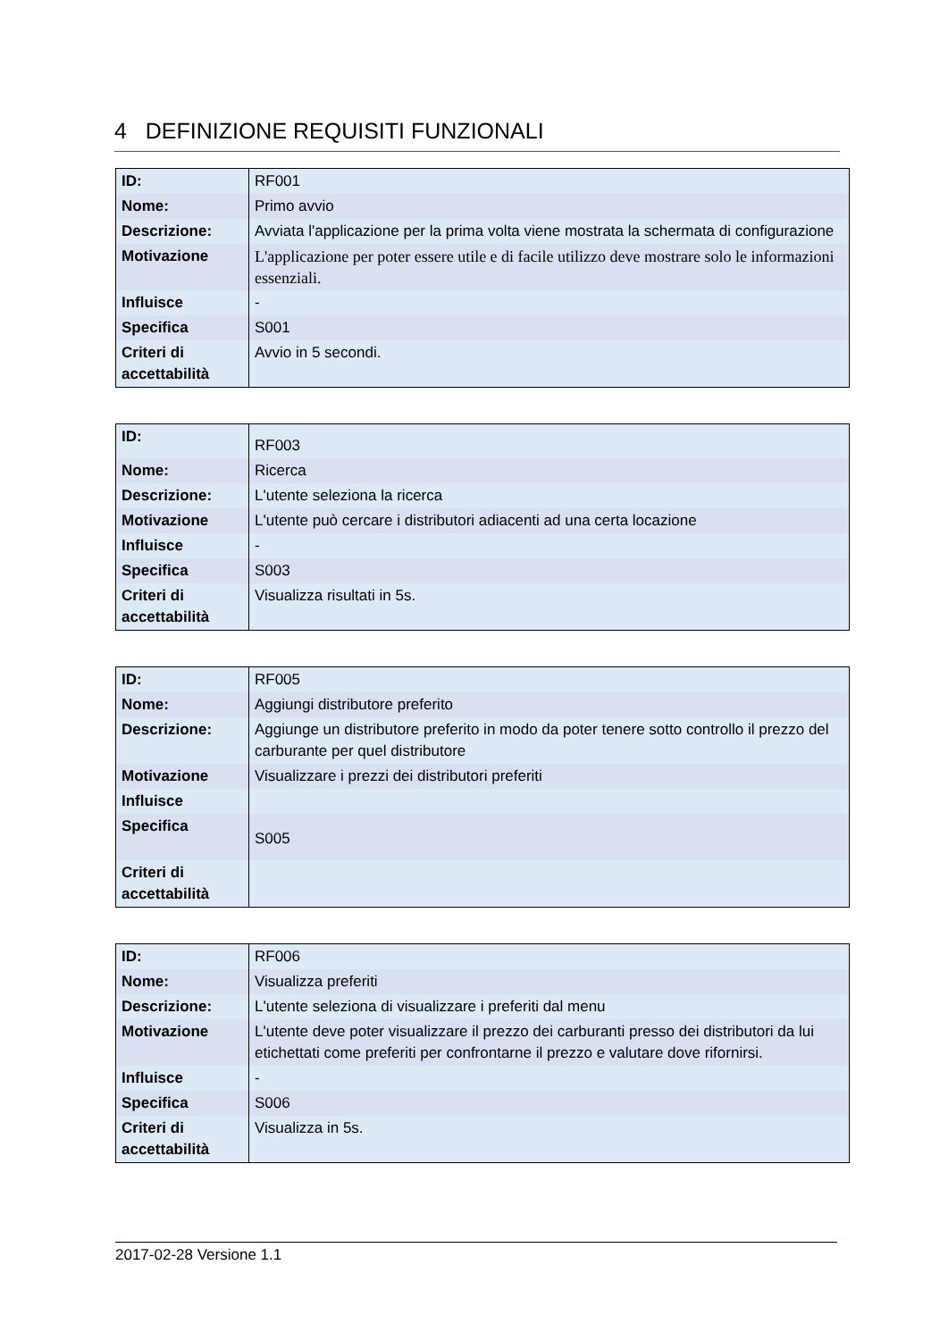4 DEFINIZIONE REQUISITI FUNZIONALI
| ID: | RF001 |
| Nome: | Primo avvio |
| Descrizione: | Avviata l'applicazione per la prima volta viene mostrata la schermata di configurazione |
| Motivazione | L'applicazione per poter essere utile e di facile utilizzo deve mostrare solo le informazioni essenziali. |
| Influisce | - |
| Specifica | S001 |
| Criteri di accettabilità | Avvio in 5 secondi. |
| ID: | RF003 |
| Nome: | Ricerca |
| Descrizione: | L'utente seleziona la ricerca |
| Motivazione | L'utente può cercare i distributori adiacenti ad una certa locazione |
| Influisce | - |
| Specifica | S003 |
| Criteri di accettabilità | Visualizza risultati in 5s. |
| ID: | RF005 |
| Nome: | Aggiungi distributore preferito |
| Descrizione: | Aggiunge un distributore preferito in modo da poter tenere sotto controllo il prezzo del carburante per quel distributore |
| Motivazione | Visualizzare i prezzi dei distributori preferiti |
| Influisce | |
| Specifica | S005 |
| Criteri di accettabilità | |
| ID: | RF006 |
| Nome: | Visualizza preferiti |
| Descrizione: | L'utente seleziona di visualizzare i preferiti dal menu |
| Motivazione | L'utente deve poter visualizzare il prezzo dei carburanti presso dei distributori da lui etichettati come preferiti per confrontarne il prezzo e valutare dove rifornirsi. |
| Influisce | - |
| Specifica | S006 |
| Criteri di accettabilità | Visualizza in 5s. |
2017-02-28 Versione 1.1